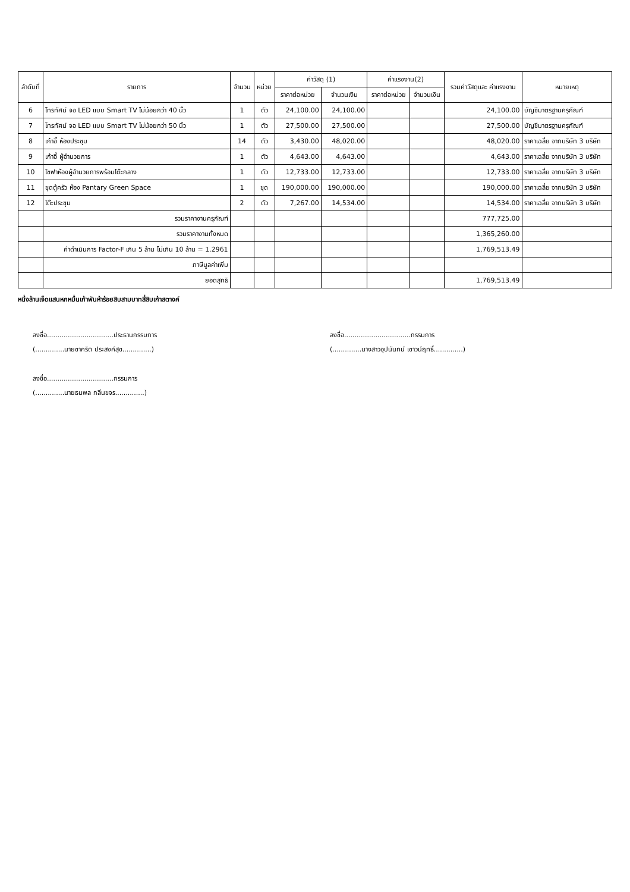| ลำดับที่ | รายการ | จำนวน | หน่วย | ค่าวัสดุ (1) | | ค่าแรงงาน(2) | | รวมค่าวัสดุและ ค่าแรงงาน | หมายเหตุ |
| --- | --- | --- | --- | --- | --- | --- | --- | --- | --- |
| | | | | ราคาต่อหน่วย | จำนวนเงิน | ราคาต่อหน่วย | จำนวนเงิน | | |
| 6 | โทรทัศน์ จอ LED แบบ Smart TV ไม่น้อยกว่า 40 นิ้ว | 1 | ตัว | 24,100.00 | 24,100.00 | | | 24,100.00 | บัญชีมาตรฐานครุภัณฑ์ |
| 7 | โทรทัศน์ จอ LED แบบ Smart TV ไม่น้อยกว่า 50 นิ้ว | 1 | ตัว | 27,500.00 | 27,500.00 | | | 27,500.00 | บัญชีมาตรฐานครุภัณฑ์ |
| 8 | เก้าอี้ ห้องประชุม | 14 | ตัว | 3,430.00 | 48,020.00 | | | 48,020.00 | ราคาเฉลี่ย จากบริษัท 3 บริษัท |
| 9 | เก้าอี้ ผู้อำนวยการ | 1 | ตัว | 4,643.00 | 4,643.00 | | | 4,643.00 | ราคาเฉลี่ย จากบริษัท 3 บริษัท |
| 10 | โซฟาห้องผู้อำนวยการพร้อมโต๊ะกลาง | 1 | ตัว | 12,733.00 | 12,733.00 | | | 12,733.00 | ราคาเฉลี่ย จากบริษัท 3 บริษัท |
| 11 | ชุดตู้ครัว ห้อง Pantary Green Space | 1 | ชุด | 190,000.00 | 190,000.00 | | | 190,000.00 | ราคาเฉลี่ย จากบริษัท 3 บริษัท |
| 12 | โต๊ะประชุม | 2 | ตัว | 7,267.00 | 14,534.00 | | | 14,534.00 | ราคาเฉลี่ย จากบริษัท 3 บริษัท |
| | รวมราคางานครุภัณฑ์ | | | | | | | 777,725.00 | |
| | รวมราคางานทั้งหมด | | | | | | | 1,365,260.00 | |
| | ค่าดำเนินการ Factor-F เกิน 5 ล้าน ไม่เกิน 10 ล้าน = 1.2961 | | | | | | | 1,769,513.49 | |
| | ภาษีมูลค่าเพิ่ม | | | | | | | | |
| | ยอดสุทธิ | | | | | | | 1,769,513.49 | |
หนึ่งล้านเจ็ดแสนหกหมื่นเก้าพันห้าร้อยสิบสามบาทสี่สิบเก้าสตางค์
ลงชื่อ................................ประธานกรรมการ
(..............นายชาคริต ประสงค์สุข..............)
ลงชื่อ................................กรรมการ
(..............นายธนพล กลิ่นขจร..............)
ลงชื่อ................................กรรมการ
(..............นางสาวอุปนันทน์ เชาวน์ฤทธิ์..............)